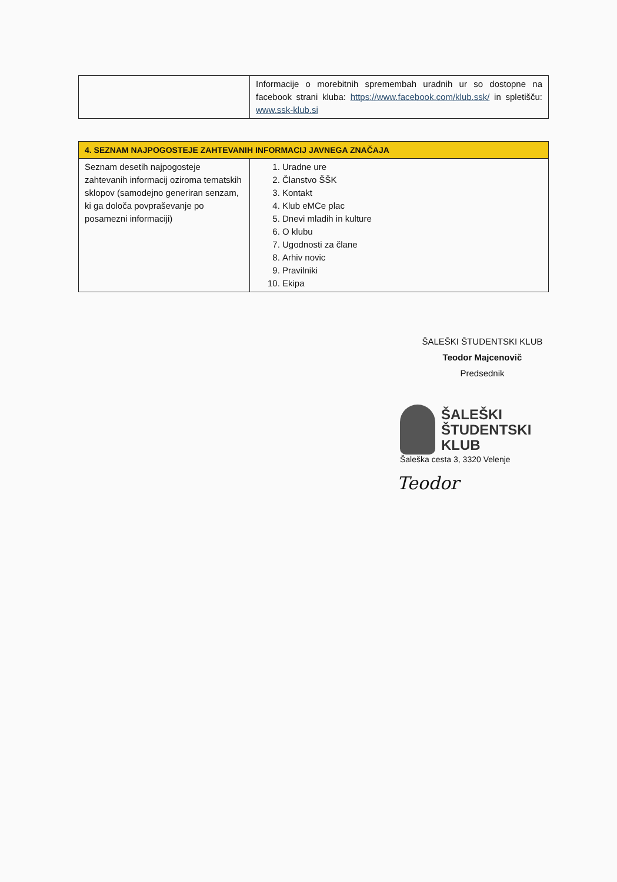| | Informacije o morebitnih spremembah uradnih ur so dostopne na facebook strani kluba: https://www.facebook.com/klub.ssk/ in spletišču: www.ssk-klub.si |
| 4. SEZNAM NAJPOGOSTEJE ZAHTEVANIH INFORMACIJ JAVNEGA ZNAČAJA | |
| --- | --- |
| Seznam desetih najpogosteje zahtevanih informacij oziroma tematskih sklopov (samodejno generiran senzam, ki ga določa povpraševanje po posamezni informaciji) | 1. Uradne ure 2. Članstvo ŠŠK 3. Kontakt 4. Klub eMCe plac 5. Dnevi mladih in kulture 6. O klubu 7. Ugodnosti za člane 8. Arhiv novic 9. Pravilniki 10. Ekipa |
ŠALEŠKI ŠTUDENTSKI KLUB
Teodor Majcenovič
Predsednik
ŠALEŠKI
ŠTUDENTSKI
KLUB
Šaleška cesta 3, 3320 Velenje
Teodor